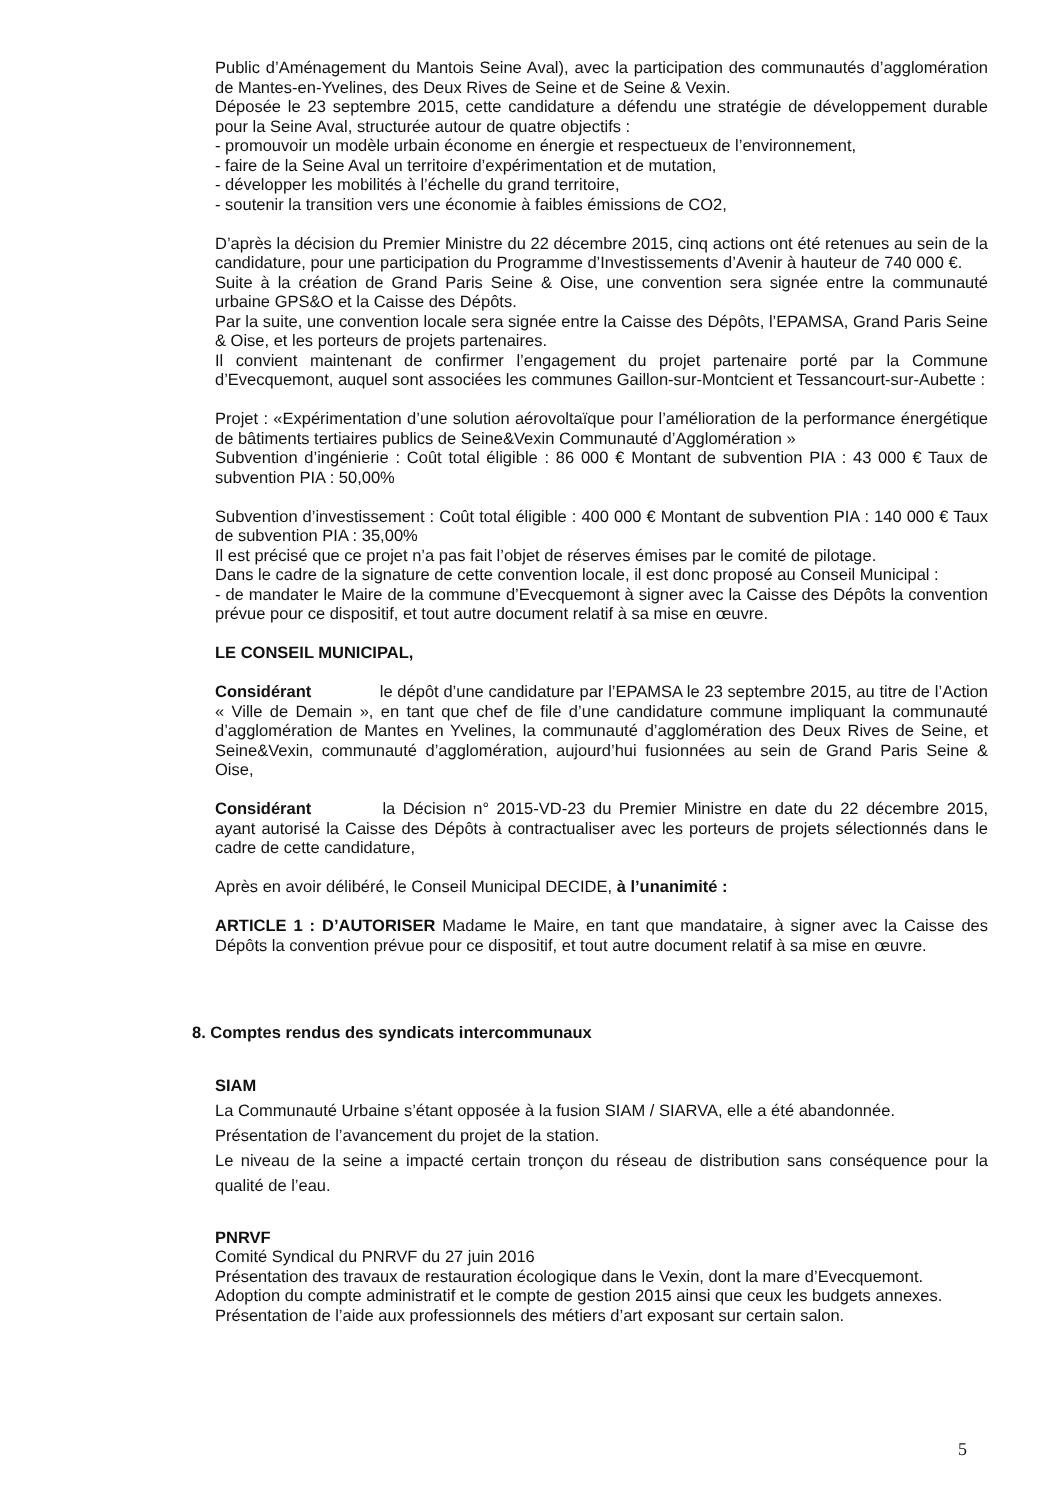Public d’Aménagement du Mantois Seine Aval), avec la participation des communautés d’agglomération de Mantes-en-Yvelines, des Deux Rives de Seine et de Seine & Vexin.
Déposée le 23 septembre 2015, cette candidature a défendu une stratégie de développement durable pour la Seine Aval, structurée autour de quatre objectifs :
- promouvoir un modèle urbain économe en énergie et respectueux de l’environnement,
- faire de la Seine Aval un territoire d’expérimentation et de mutation,
- développer les mobilités à l’échelle du grand territoire,
- soutenir la transition vers une économie à faibles émissions de CO2,
D’après la décision du Premier Ministre du 22 décembre 2015, cinq actions ont été retenues au sein de la candidature, pour une participation du Programme d’Investissements d’Avenir à hauteur de 740 000 €.
Suite à la création de Grand Paris Seine & Oise, une convention sera signée entre la communauté urbaine GPS&O et la Caisse des Dépôts.
Par la suite, une convention locale sera signée entre la Caisse des Dépôts, l’EPAMSA, Grand Paris Seine & Oise, et les porteurs de projets partenaires.
Il convient maintenant de confirmer l’engagement du projet partenaire porté par la Commune d’Evecquemont, auquel sont associées les communes Gaillon-sur-Montcient et Tessancourt-sur-Aubette :
Projet : «Expérimentation d’une solution aérovoltaïque pour l’amélioration de la performance énergétique de bâtiments tertiaires publics de Seine&Vexin Communauté d’Agglomération »
Subvention d’ingénierie : Coût total éligible : 86 000 € Montant de subvention PIA : 43 000 € Taux de subvention PIA : 50,00%
Subvention d’investissement : Coût total éligible : 400 000 € Montant de subvention PIA : 140 000 € Taux de subvention PIA : 35,00%
Il est précisé que ce projet n’a pas fait l’objet de réserves émises par le comité de pilotage.
Dans le cadre de la signature de cette convention locale, il est donc proposé au Conseil Municipal :
- de mandater le Maire de la commune d’Evecquemont à signer avec la Caisse des Dépôts la convention prévue pour ce dispositif, et tout autre document relatif à sa mise en œuvre.
LE CONSEIL MUNICIPAL,
Considérant le dépôt d’une candidature par l’EPAMSA le 23 septembre 2015, au titre de l’Action « Ville de Demain », en tant que chef de file d’une candidature commune impliquant la communauté d’agglomération de Mantes en Yvelines, la communauté d’agglomération des Deux Rives de Seine, et Seine&Vexin, communauté d’agglomération, aujourd’hui fusionnées au sein de Grand Paris Seine & Oise,
Considérant la Décision n° 2015-VD-23 du Premier Ministre en date du 22 décembre 2015, ayant autorisé la Caisse des Dépôts à contractualiser avec les porteurs de projets sélectionnés dans le cadre de cette candidature,
Après en avoir délibéré, le Conseil Municipal DECIDE, à l’unanimité :
ARTICLE 1 : D’AUTORISER Madame le Maire, en tant que mandataire, à signer avec la Caisse des Dépôts la convention prévue pour ce dispositif, et tout autre document relatif à sa mise en œuvre.
8. Comptes rendus des syndicats intercommunaux
SIAM
La Communauté Urbaine s’étant opposée à la fusion SIAM / SIARVA, elle a été abandonnée.
Présentation de l’avancement du projet de la station.
Le niveau de la seine a impacté certain tronçon du réseau de distribution sans conséquence pour la qualité de l’eau.
PNRVF
Comité Syndical du PNRVF du 27 juin 2016
Présentation des travaux de restauration écologique dans le Vexin, dont la mare d’Evecquemont.
Adoption du compte administratif et le compte de gestion 2015 ainsi que ceux les budgets annexes.
Présentation de l’aide aux professionnels des métiers d’art exposant sur certain salon.
5